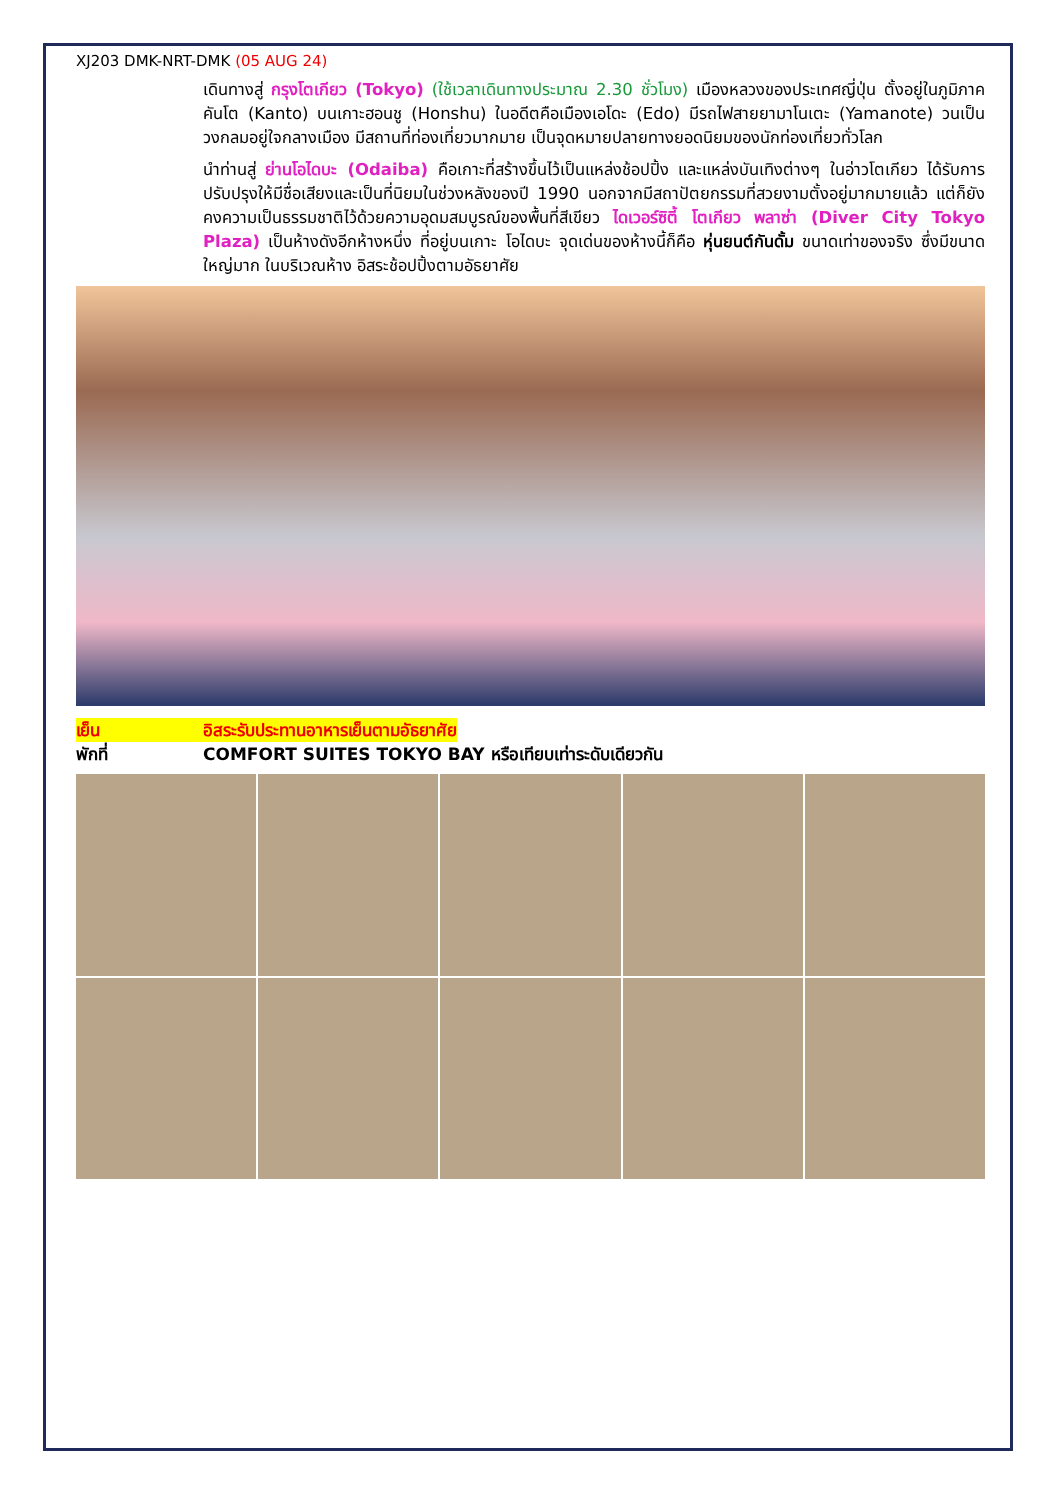XJ203 DMK-NRT-DMK (05 AUG 24)
เดินทางสู่ กรุงโตเกียว (Tokyo) (ใช้เวลาเดินทางประมาณ 2.30 ชั่วโมง) เมืองหลวงของประเทศญี่ปุ่น ตั้งอยู่ในภูมิภาคคันโต (Kanto) บนเกาะฮอนชู (Honshu) ในอดีตคือเมืองเอโดะ (Edo) มีรถไฟสายยามาโนเตะ (Yamanote) วนเป็นวงกลมอยู่ใจกลางเมือง มีสถานที่ท่องเที่ยวมากมาย เป็นจุดหมายปลายทางยอดนิยมของนักท่องเที่ยวทั่วโลก
นำท่านสู่ ย่านโอไดบะ (Odaiba) คือเกาะที่สร้างขึ้นไว้เป็นแหล่งช้อปปิ้ง และแหล่งบันเทิงต่างๆ ในอ่าวโตเกียว ได้รับการปรับปรุงให้มีชื่อเสียงและเป็นที่นิยมในช่วงหลังของปี 1990 นอกจากมีสถาปัตยกรรมที่สวยงามตั้งอยู่มากมายแล้ว แต่ก็ยังคงความเป็นธรรมชาติไว้ด้วยความอุดมสมบูรณ์ของพื้นที่สีเขียว ไดเวอร์ซิตี้ โตเกียว พลาซ่า (Diver City Tokyo Plaza) เป็นห้างดังอีกห้างหนึ่ง ที่อยู่บนเกาะ โอไดบะ จุดเด่นของห้างนี้ก็คือ หุ่นยนต์กันดั้ม ขนาดเท่าของจริง ซึ่งมีขนาดใหญ่มาก ในบริเวณห้าง อิสระช้อปปิ้งตามอัธยาศัย
เย็น อิสระรับประทานอาหารเย็นตามอัธยาศัย
พักที่ COMFORT SUITES TOKYO BAY หรือเทียบเท่าระดับเดียวกัน